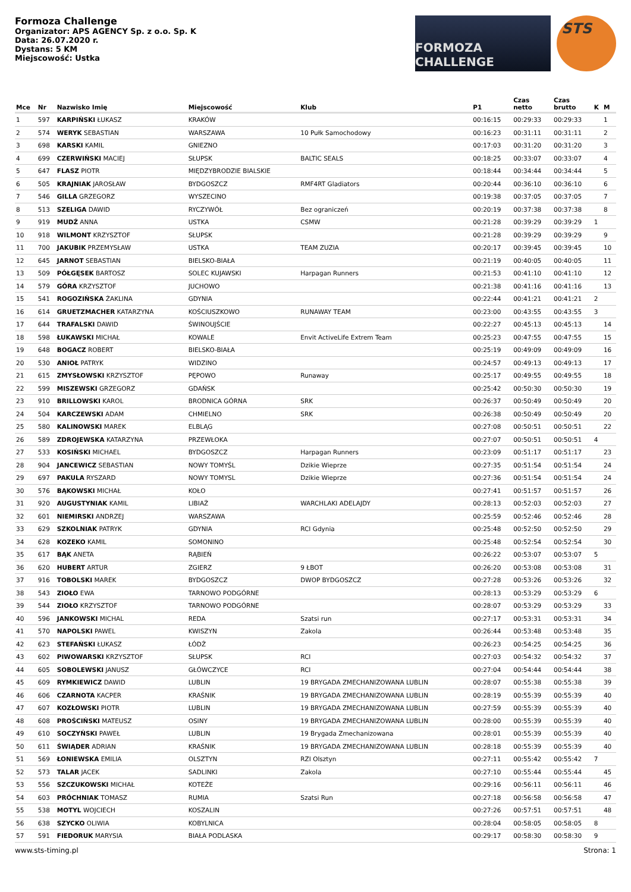Formoza Challenge
Organizator: APS AGENCY Sp. z o.o. Sp. K
Data: 26.07.2020 r.
Dystans: 5 KM
Miejscowość: Ustka
FORMOZA CHALLENGE
STS
| Mce | Nr | Nazwisko Imię | Miejscowość | Klub | P1 | Czas netto | Czas brutto | K | M |
| --- | --- | --- | --- | --- | --- | --- | --- | --- | --- |
| 1 | 597 | KARPIŃSKI ŁUKASZ | KRAKÓW | | 00:16:15 | 00:29:33 | 00:29:33 | | 1 |
| 2 | 574 | WERYK SEBASTIAN | WARSZAWA | 10 Pułk Samochodowy | 00:16:23 | 00:31:11 | 00:31:11 | | 2 |
| 3 | 698 | KARSKI KAMIL | GNIEZNO | | 00:17:03 | 00:31:20 | 00:31:20 | | 3 |
| 4 | 699 | CZERWIŃSKI MACIEJ | SŁUPSK | BALTIC SEALS | 00:18:25 | 00:33:07 | 00:33:07 | | 4 |
| 5 | 647 | FLASZ PIOTR | MIĘDZYBRODZIE BIALSKIE | | 00:18:44 | 00:34:44 | 00:34:44 | | 5 |
| 6 | 505 | KRAJNIAK JAROSŁAW | BYDGOSZCZ | RMF4RT Gladiators | 00:20:44 | 00:36:10 | 00:36:10 | | 6 |
| 7 | 546 | GILLA GRZEGORZ | WYSZECINO | | 00:19:38 | 00:37:05 | 00:37:05 | | 7 |
| 8 | 513 | SZELIGA DAWID | RYCZYWÓŁ | Bez ograniczeń | 00:20:19 | 00:37:38 | 00:37:38 | | 8 |
| 9 | 919 | MUDŹ ANNA | USTKA | CSMW | 00:21:28 | 00:39:29 | 00:39:29 | 1 | |
| 10 | 918 | WILMONT KRZYSZTOF | SŁUPSK | | 00:21:28 | 00:39:29 | 00:39:29 | | 9 |
| 11 | 700 | JAKUBIK PRZEMYSŁAW | USTKA | TEAM ZUZIA | 00:20:17 | 00:39:45 | 00:39:45 | | 10 |
| 12 | 645 | JARNOT SEBASTIAN | BIELSKO-BIAŁA | | 00:21:19 | 00:40:05 | 00:40:05 | | 11 |
| 13 | 509 | PÓŁGĘSEK BARTOSZ | SOLEC KUJAWSKI | Harpagan Runners | 00:21:53 | 00:41:10 | 00:41:10 | | 12 |
| 14 | 579 | GÓRA KRZYSZTOF | JUCHOWO | | 00:21:38 | 00:41:16 | 00:41:16 | | 13 |
| 15 | 541 | ROGOZIŃSKA ŻAKLINA | GDYNIA | | 00:22:44 | 00:41:21 | 00:41:21 | 2 | |
| 16 | 614 | GRUETZMACHER KATARZYNA | KOŚCIUSZKOWO | RUNAWAY TEAM | 00:23:00 | 00:43:55 | 00:43:55 | 3 | |
| 17 | 644 | TRAFALSKI DAWID | ŚWINOUJŚCIE | | 00:22:27 | 00:45:13 | 00:45:13 | | 14 |
| 18 | 598 | ŁUKAWSKI MICHAŁ | KOWALE | Envit ActiveLife Extrem Team | 00:25:23 | 00:47:55 | 00:47:55 | | 15 |
| 19 | 648 | BOGACZ ROBERT | BIELSKO-BIAŁA | | 00:25:19 | 00:49:09 | 00:49:09 | | 16 |
| 20 | 530 | ANIOŁ PATRYK | WIDZINO | | 00:24:57 | 00:49:13 | 00:49:13 | | 17 |
| 21 | 615 | ZMYSŁOWSKI KRZYSZTOF | PĘPOWO | Runaway | 00:25:17 | 00:49:55 | 00:49:55 | | 18 |
| 22 | 599 | MISZEWSKI GRZEGORZ | GDAŃSK | | 00:25:42 | 00:50:30 | 00:50:30 | | 19 |
| 23 | 910 | BRILLOWSKI KAROL | BRODNICA GÓRNA | SRK | 00:26:37 | 00:50:49 | 00:50:49 | | 20 |
| 24 | 504 | KARCZEWSKI ADAM | CHMIELNO | SRK | 00:26:38 | 00:50:49 | 00:50:49 | | 20 |
| 25 | 580 | KALINOWSKI MAREK | ELBLĄG | | 00:27:08 | 00:50:51 | 00:50:51 | | 22 |
| 26 | 589 | ZDROJEWSKA KATARZYNA | PRZEWŁOKA | | 00:27:07 | 00:50:51 | 00:50:51 | 4 | |
| 27 | 533 | KOSIŃSKI MICHAEL | BYDGOSZCZ | Harpagan Runners | 00:23:09 | 00:51:17 | 00:51:17 | | 23 |
| 28 | 904 | JANCEWICZ SEBASTIAN | NOWY TOMYŚL | Dzikie Wieprze | 00:27:35 | 00:51:54 | 00:51:54 | | 24 |
| 29 | 697 | PAKULA RYSZARD | NOWY TOMYSL | Dzikie Wieprze | 00:27:36 | 00:51:54 | 00:51:54 | | 24 |
| 30 | 576 | BĄKOWSKI MICHAŁ | KOŁO | | 00:27:41 | 00:51:57 | 00:51:57 | | 26 |
| 31 | 920 | AUGUSTYNIAK KAMIL | LIBIAŻ | WARCHLAKI ADELAJDY | 00:28:13 | 00:52:03 | 00:52:03 | | 27 |
| 32 | 601 | NIEMIRSKI ANDRZEJ | WARSZAWA | | 00:25:59 | 00:52:46 | 00:52:46 | | 28 |
| 33 | 629 | SZKOLNIAK PATRYK | GDYNIA | RCI Gdynia | 00:25:48 | 00:52:50 | 00:52:50 | | 29 |
| 34 | 628 | KOZEKO KAMIL | SOMONINO | | 00:25:48 | 00:52:54 | 00:52:54 | | 30 |
| 35 | 617 | BĄK ANETA | RĄBIEŃ | | 00:26:22 | 00:53:07 | 00:53:07 | 5 | |
| 36 | 620 | HUBERT ARTUR | ZGIERZ | 9 ŁBOT | 00:26:20 | 00:53:08 | 00:53:08 | | 31 |
| 37 | 916 | TOBOLSKI MAREK | BYDGOSZCZ | DWOP BYDGOSZCZ | 00:27:28 | 00:53:26 | 00:53:26 | | 32 |
| 38 | 543 | ZIOŁO EWA | TARNOWO PODGÓRNE | | 00:28:13 | 00:53:29 | 00:53:29 | 6 | |
| 39 | 544 | ZIOŁO KRZYSZTOF | TARNOWO PODGÓRNE | | 00:28:07 | 00:53:29 | 00:53:29 | | 33 |
| 40 | 596 | JANKOWSKI MICHAL | REDA | Szatsi run | 00:27:17 | 00:53:31 | 00:53:31 | | 34 |
| 41 | 570 | NAPOLSKI PAWEL | KWISZYN | Zakola | 00:26:44 | 00:53:48 | 00:53:48 | | 35 |
| 42 | 623 | STEFAŃSKI ŁUKASZ | ŁÓDŹ | | 00:26:23 | 00:54:25 | 00:54:25 | | 36 |
| 43 | 602 | PIWOWARSKI KRZYSZTOF | SŁUPSK | RCI | 00:27:03 | 00:54:32 | 00:54:32 | | 37 |
| 44 | 605 | SOBOLEWSKI JANUSZ | GŁÓWCZYCE | RCI | 00:27:04 | 00:54:44 | 00:54:44 | | 38 |
| 45 | 609 | RYMKIEWICZ DAWID | LUBLIN | 19 BRYGADA ZMECHANIZOWANA LUBLIN | 00:28:07 | 00:55:38 | 00:55:38 | | 39 |
| 46 | 606 | CZARNOTA KACPER | KRAŚNIK | 19 BRYGADA ZMECHANIZOWANA LUBLIN | 00:28:19 | 00:55:39 | 00:55:39 | | 40 |
| 47 | 607 | KOZŁOWSKI PIOTR | LUBLIN | 19 BRYGADA ZMECHANIZOWANA LUBLIN | 00:27:59 | 00:55:39 | 00:55:39 | | 40 |
| 48 | 608 | PROŚCIŃSKI MATEUSZ | OSINY | 19 BRYGADA ZMECHANIZOWANA LUBLIN | 00:28:00 | 00:55:39 | 00:55:39 | | 40 |
| 49 | 610 | SOCZYŃSKI PAWEŁ | LUBLIN | 19 Brygada Zmechanizowana | 00:28:01 | 00:55:39 | 00:55:39 | | 40 |
| 50 | 611 | ŚWIĄDER ADRIAN | KRAŚNIK | 19 BRYGADA ZMECHANIZOWANA LUBLIN | 00:28:18 | 00:55:39 | 00:55:39 | | 40 |
| 51 | 569 | ŁONIEWSKA EMILIA | OLSZTYN | RZI Olsztyn | 00:27:11 | 00:55:42 | 00:55:42 | 7 | |
| 52 | 573 | TALAR JACEK | SADLINKI | Zakola | 00:27:10 | 00:55:44 | 00:55:44 | | 45 |
| 53 | 556 | SZCZUKOWSKI MICHAŁ | KOTEŻE | | 00:29:16 | 00:56:11 | 00:56:11 | | 46 |
| 54 | 603 | PRÓCHNIAK TOMASZ | RUMIA | Szatsi Run | 00:27:18 | 00:56:58 | 00:56:58 | | 47 |
| 55 | 538 | MOTYL WOJCIECH | KOSZALIN | | 00:27:26 | 00:57:51 | 00:57:51 | | 48 |
| 56 | 638 | SZYCKO OLIWIA | KOBYLNICA | | 00:28:04 | 00:58:05 | 00:58:05 | 8 | |
| 57 | 591 | FIEDORUK MARYSIA | BIAŁA PODLASKA | | 00:29:17 | 00:58:30 | 00:58:30 | 9 | |
www.sts-timing.pl Strona: 1